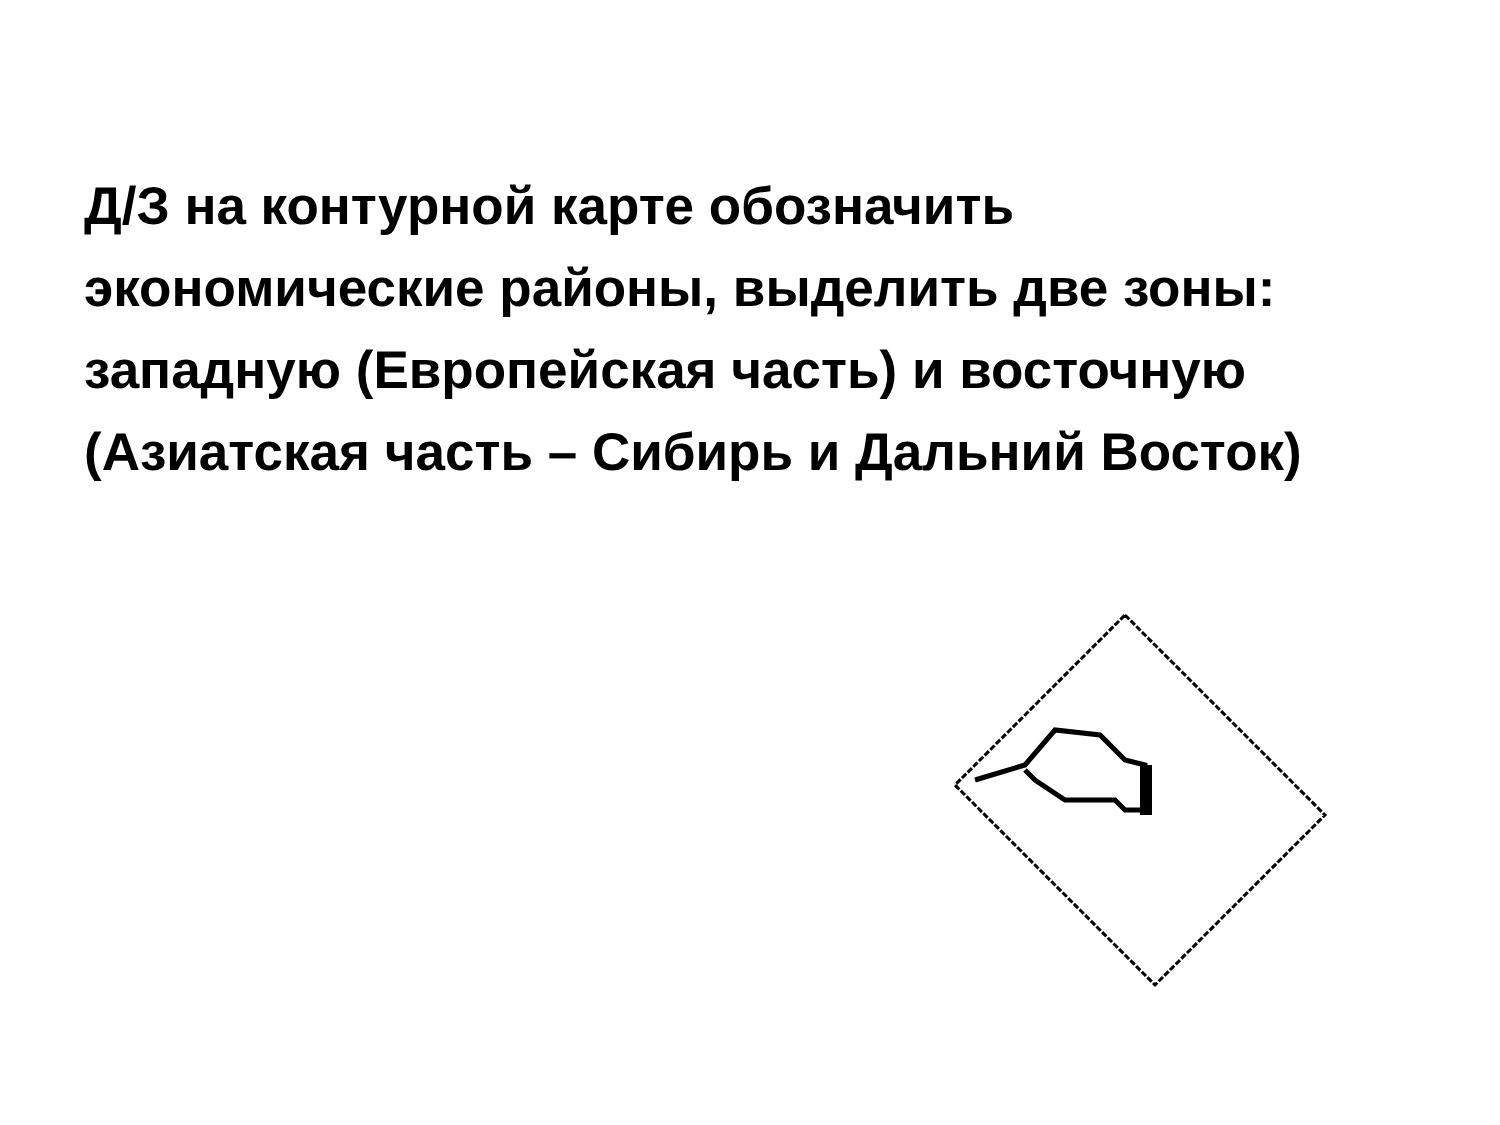Д/З на контурной карте обозначить экономические районы, выделить две зоны: западную (Европейская часть) и восточную (Азиатская часть – Сибирь и Дальний Восток)